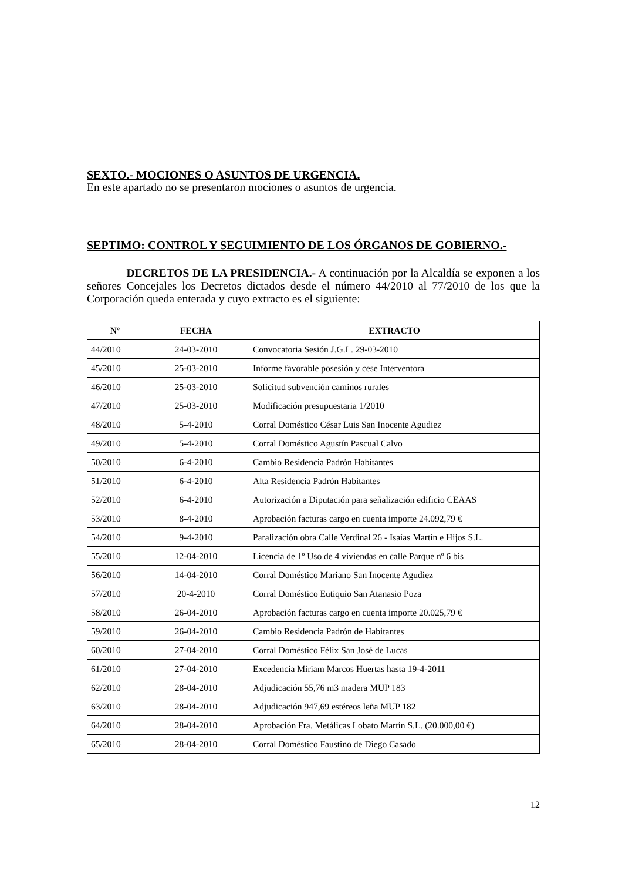SEXTO.- MOCIONES O ASUNTOS DE URGENCIA.
En este apartado no se presentaron mociones o asuntos de urgencia.
SEPTIMO: CONTROL Y SEGUIMIENTO DE LOS ÓRGANOS DE GOBIERNO.-
DECRETOS DE LA PRESIDENCIA.- A continuación por la Alcaldía se exponen a los señores Concejales los Decretos dictados desde el número 44/2010 al 77/2010 de los que la Corporación queda enterada y cuyo extracto es el siguiente:
| Nº | FECHA | EXTRACTO |
| --- | --- | --- |
| 44/2010 | 24-03-2010 | Convocatoria Sesión J.G.L. 29-03-2010 |
| 45/2010 | 25-03-2010 | Informe favorable posesión y cese Interventora |
| 46/2010 | 25-03-2010 | Solicitud subvención caminos rurales |
| 47/2010 | 25-03-2010 | Modificación presupuestaria 1/2010 |
| 48/2010 | 5-4-2010 | Corral Doméstico César Luis San Inocente Agudiez |
| 49/2010 | 5-4-2010 | Corral Doméstico Agustín Pascual Calvo |
| 50/2010 | 6-4-2010 | Cambio Residencia Padrón Habitantes |
| 51/2010 | 6-4-2010 | Alta Residencia Padrón Habitantes |
| 52/2010 | 6-4-2010 | Autorización a Diputación para señalización edificio CEAAS |
| 53/2010 | 8-4-2010 | Aprobación facturas cargo en cuenta importe 24.092,79 € |
| 54/2010 | 9-4-2010 | Paralización obra Calle Verdinal 26 - Isaías Martín e Hijos S.L. |
| 55/2010 | 12-04-2010 | Licencia de 1º Uso de 4 viviendas en calle Parque nº 6 bis |
| 56/2010 | 14-04-2010 | Corral Doméstico Mariano San Inocente Agudiez |
| 57/2010 | 20-4-2010 | Corral Doméstico Eutiquio San Atanasio Poza |
| 58/2010 | 26-04-2010 | Aprobación facturas cargo en cuenta importe 20.025,79 € |
| 59/2010 | 26-04-2010 | Cambio Residencia Padrón de Habitantes |
| 60/2010 | 27-04-2010 | Corral Doméstico Félix San José de Lucas |
| 61/2010 | 27-04-2010 | Excedencia Miriam Marcos Huertas hasta 19-4-2011 |
| 62/2010 | 28-04-2010 | Adjudicación 55,76 m3 madera MUP 183 |
| 63/2010 | 28-04-2010 | Adjudicación 947,69 estéreos leña MUP 182 |
| 64/2010 | 28-04-2010 | Aprobación Fra. Metálicas Lobato Martín S.L. (20.000,00 €) |
| 65/2010 | 28-04-2010 | Corral Doméstico Faustino de Diego Casado |
12